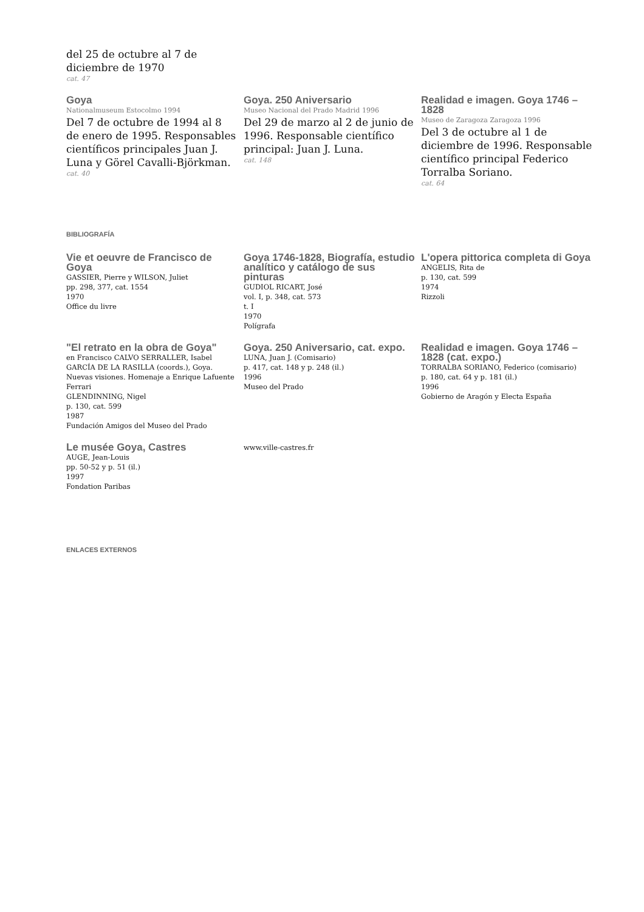del 25 de octubre al 7 de
diciembre de 1970
cat. 47
Goya
Nationalmuseum Estocolmo 1994
Del 7 de octubre de 1994 al 8 de enero de 1995. Responsables científicos principales Juan J. Luna y Görel Cavalli-Björkman.
cat. 40
Goya. 250 Aniversario
Museo Nacional del Prado Madrid 1996
Del 29 de marzo al 2 de junio de 1996. Responsable científico principal: Juan J. Luna.
cat. 148
Realidad e imagen. Goya 1746 – 1828
Museo de Zaragoza Zaragoza 1996
Del 3 de octubre al 1 de diciembre de 1996. Responsable científico principal Federico Torralba Soriano.
cat. 64
BIBLIOGRAFÍA
Vie et oeuvre de Francisco de Goya
GASSIER, Pierre y WILSON, Juliet
pp. 298, 377, cat. 1554
1970
Office du livre
Goya 1746-1828, Biografía, estudio analítico y catálogo de sus pinturas
GUDIOL RICART, José
vol. I, p. 348, cat. 573
t. I
1970
Polígrafa
L'opera pittorica completa di Goya
ANGELIS, Rita de
p. 130, cat. 599
1974
Rizzoli
"El retrato en la obra de Goya"
en Francisco CALVO SERRALLER, Isabel GARCÍA DE LA RASILLA (coords.), Goya. Nuevas visiones. Homenaje a Enrique Lafuente Ferrari
GLENDINNING, Nigel
p. 130, cat. 599
1987
Fundación Amigos del Museo del Prado
Goya. 250 Aniversario, cat. expo.
LUNA, Juan J. (Comisario)
p. 417, cat. 148 y p. 248 (il.)
1996
Museo del Prado
Realidad e imagen. Goya 1746 – 1828 (cat. expo.)
TORRALBA SORIANO, Federico (comisario)
p. 180, cat. 64 y p. 181 (il.)
1996
Gobierno de Aragón y Electa España
Le musée Goya, Castres
AUGE, Jean-Louis
pp. 50-52 y p. 51 (il.)
1997
Fondation Paribas
www.ville-castres.fr
ENLACES EXTERNOS